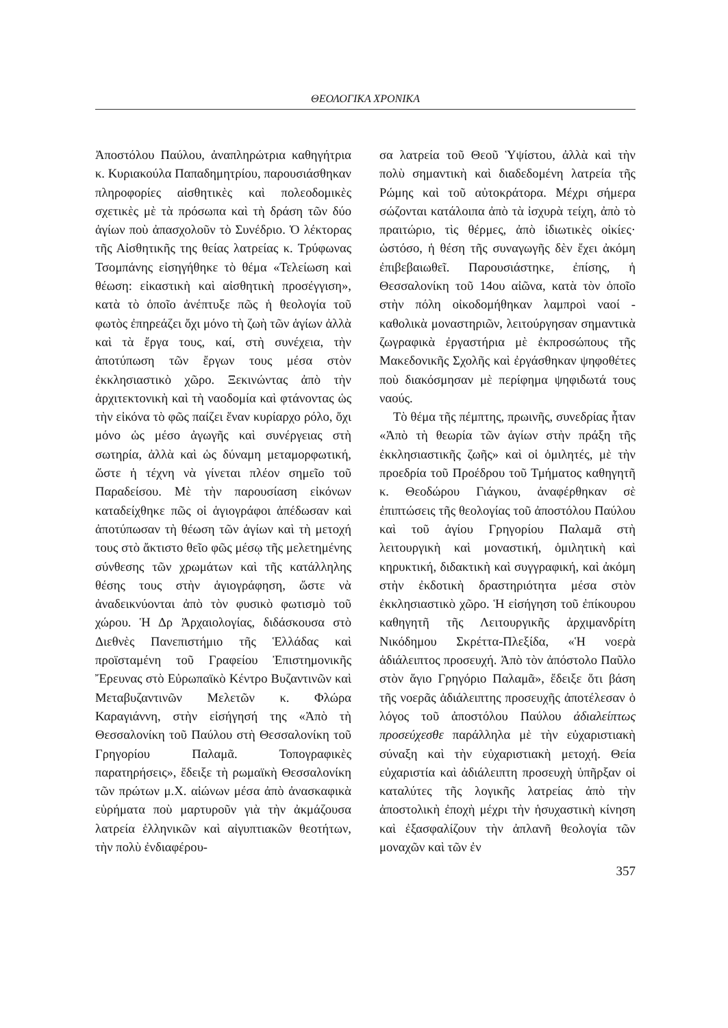ΘΕΟΛΟΓΙΚΑ ΧΡΟΝΙΚΑ
Ἀποστόλου Παύλου, ἀναπληρώτρια καθηγήτρια κ. Κυριακούλα Παπαδημητρίου, παρουσιάσθηκαν πληροφορίες αἰσθητικὲς καὶ πολεοδομικὲς σχετικὲς μὲ τὰ πρόσωπα καὶ τὴ δράση τῶν δύο ἁγίων ποὺ ἀπασχολοῦν τὸ Συνέδριο. Ὁ λέκτορας τῆς Αἰσθητικῆς της θείας λατρείας κ. Τρύφωνας Τσομπάνης εἰσηγήθηκε τὸ θέμα «Τελείωση καὶ θέωση: εἰκαστικὴ καὶ αἰσθητικὴ προσέγγιση», κατὰ τὸ ὁποῖο ἀνέπτυξε πῶς ἡ θεολογία τοῦ φωτὸς ἐπηρεάζει ὄχι μόνο τὴ ζωὴ τῶν ἁγίων ἀλλὰ καὶ τὰ ἔργα τους, καί, στὴ συνέχεια, τὴν ἀποτύπωση τῶν ἔργων τους μέσα στὸν ἐκκλησιαστικὸ χῶρο. Ξεκινώντας ἀπὸ τὴν ἀρχιτεκτονικὴ καὶ τὴ ναοδομία καὶ φτάνοντας ὡς τὴν εἰκόνα τὸ φῶς παίζει ἕναν κυρίαρχο ρόλο, ὄχι μόνο ὡς μέσο ἀγωγῆς καὶ συνέργειας στὴ σωτηρία, ἀλλὰ καὶ ὡς δύναμη μεταμορφωτική, ὥστε ἡ τέχνη νὰ γίνεται πλέον σημεῖο τοῦ Παραδείσου. Μὲ τὴν παρουσίαση εἰκόνων καταδείχθηκε πῶς οἱ ἁγιογράφοι ἀπέδωσαν καὶ ἀποτύπωσαν τὴ θέωση τῶν ἁγίων καὶ τὴ μετοχή τους στὸ ἄκτιστο θεῖο φῶς μέσῳ τῆς μελετημένης σύνθεσης τῶν χρωμάτων καὶ τῆς κατάλληλης θέσης τους στὴν ἁγιογράφηση, ὥστε νὰ ἀναδεικνύονται ἀπὸ τὸν φυσικὸ φωτισμὸ τοῦ χώρου. Ἡ Δρ Ἀρχαιολογίας, διδάσκουσα στὸ Διεθνὲς Πανεπιστήμιο τῆς Ἑλλάδας καὶ προϊσταμένη τοῦ Γραφείου Ἐπιστημονικῆς Ἔρευνας στὸ Εὐρωπαϊκὸ Κέντρο Βυζαντινῶν καὶ Μεταβυζαντινῶν Μελετῶν κ. Φλώρα Καραγιάννη, στὴν εἰσήγησή της «Ἀπὸ τὴ Θεσσαλονίκη τοῦ Παύλου στὴ Θεσσαλονίκη τοῦ Γρηγορίου Παλαμᾶ. Τοπογραφικὲς παρατηρήσεις», ἔδειξε τὴ ρωμαϊκὴ Θεσσαλονίκη τῶν πρώτων μ.Χ. αἰώνων μέσα ἀπὸ ἀνασκαφικὰ εὑρήματα ποὺ μαρτυροῦν γιὰ τὴν ἀκμάζουσα λατρεία ἑλληνικῶν καὶ αἰγυπτιακῶν θεοτήτων, τὴν πολὺ ἐνδιαφέρου-
σα λατρεία τοῦ Θεοῦ Ὑψίστου, ἀλλὰ καὶ τὴν πολὺ σημαντικὴ καὶ διαδεδομένη λατρεία τῆς Ρώμης καὶ τοῦ αὐτοκράτορα. Μέχρι σήμερα σώζονται κατάλοιπα ἀπὸ τὰ ἰσχυρὰ τείχη, ἀπὸ τὸ πραιτώριο, τὶς θέρμες, ἀπὸ ἰδιωτικὲς οἰκίες· ὡστόσο, ἡ θέση τῆς συναγωγῆς δὲν ἔχει ἀκόμη ἐπιβεβαιωθεῖ. Παρουσιάστηκε, ἐπίσης, ἡ Θεσσαλονίκη τοῦ 14ου αἰῶνα, κατὰ τὸν ὁποῖο στὴν πόλη οἰκοδομήθηκαν λαμπροὶ ναοί - καθολικὰ μοναστηριῶν, λειτούργησαν σημαντικὰ ζωγραφικὰ ἐργαστήρια μὲ ἐκπροσώπους τῆς Μακεδονικῆς Σχολῆς καὶ ἐργάσθηκαν ψηφοθέτες ποὺ διακόσμησαν μὲ περίφημα ψηφιδωτά τους ναούς.
Τὸ θέμα τῆς πέμπτης, πρωινῆς, συνεδρίας ἦταν «Ἀπὸ τὴ θεωρία τῶν ἁγίων στὴν πράξη τῆς ἐκκλησιαστικῆς ζωῆς» καὶ οἱ ὁμιλητές, μὲ τὴν προεδρία τοῦ Προέδρου τοῦ Τμήματος καθηγητῆ κ. Θεοδώρου Γιάγκου, ἀναφέρθηκαν σὲ ἐπιπτώσεις τῆς θεολογίας τοῦ ἀποστόλου Παύλου καὶ τοῦ ἁγίου Γρηγορίου Παλαμᾶ στὴ λειτουργικὴ καὶ μοναστική, ὁμιλητικὴ καὶ κηρυκτική, διδακτικὴ καὶ συγγραφική, καὶ ἀκόμη στὴν ἐκδοτικὴ δραστηριότητα μέσα στὸν ἐκκλησιαστικὸ χῶρο. Ἡ εἰσήγηση τοῦ ἐπίκουρου καθηγητῆ τῆς Λειτουργικῆς ἀρχιμανδρίτη Νικόδημου Σκρέττα-Πλεξίδα, «Ἡ νοερὰ ἀδιάλειπτος προσευχή. Ἀπὸ τὸν ἀπόστολο Παῦλο στὸν ἅγιο Γρηγόριο Παλαμᾶ», ἔδειξε ὅτι βάση τῆς νοερᾶς ἀδιάλειπτης προσευχῆς ἀποτέλεσαν ὁ λόγος τοῦ ἀποστόλου Παύλου ἀδιαλείπτως προσεύχεσθε παράλληλα μὲ τὴν εὐχαριστιακὴ σύναξη καὶ τὴν εὐχαριστιακὴ μετοχή. Θεία εὐχαριστία καὶ ἀδιάλειπτη προσευχὴ ὑπῆρξαν οἱ καταλύτες τῆς λογικῆς λατρείας ἀπὸ τὴν ἀποστολικὴ ἐποχὴ μέχρι τὴν ἡσυχαστικὴ κίνηση καὶ ἐξασφαλίζουν τὴν ἀπλανῆ θεολογία τῶν μοναχῶν καὶ τῶν ἐν
357